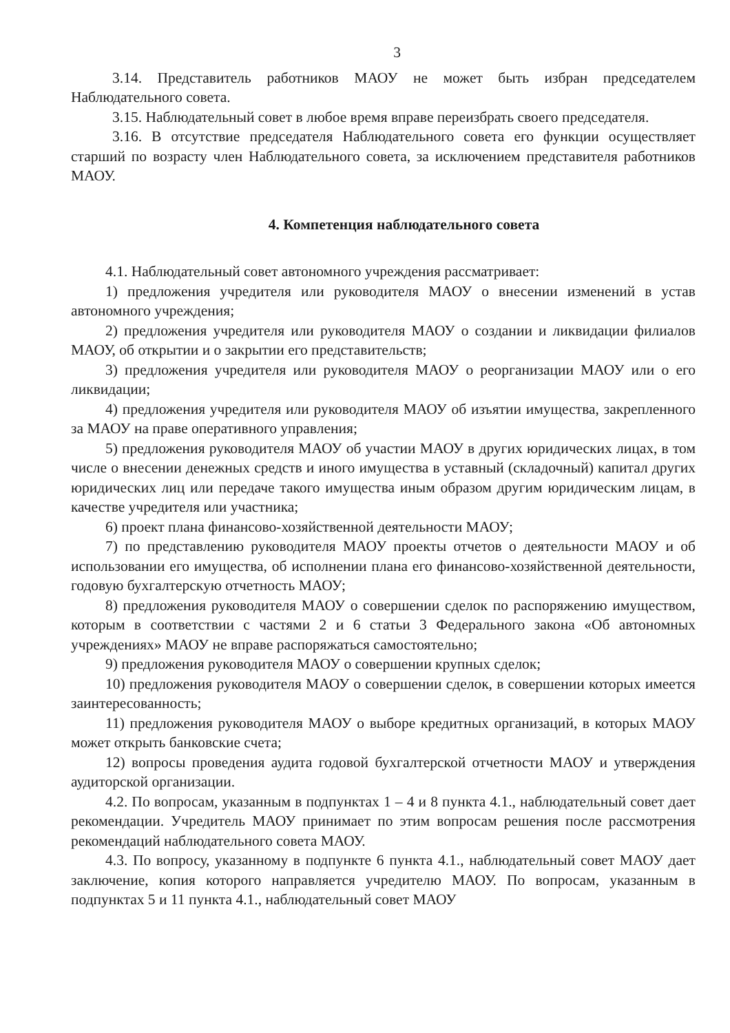3
3.14. Представитель работников МАОУ не может быть избран председателем Наблюдательного совета.
3.15. Наблюдательный совет в любое время вправе переизбрать своего председателя.
3.16. В отсутствие председателя Наблюдательного совета его функции осуществляет старший по возрасту член Наблюдательного совета, за исключением представителя работников МАОУ.
4. Компетенция наблюдательного совета
4.1. Наблюдательный совет автономного учреждения рассматривает:
1) предложения учредителя или руководителя МАОУ о внесении изменений в устав автономного учреждения;
2) предложения учредителя или руководителя МАОУ о создании и ликвидации филиалов МАОУ, об открытии и о закрытии его представительств;
3) предложения учредителя или руководителя МАОУ о реорганизации МАОУ или о его ликвидации;
4) предложения учредителя или руководителя МАОУ об изъятии имущества, закрепленного за МАОУ на праве оперативного управления;
5) предложения руководителя МАОУ об участии МАОУ в других юридических лицах, в том числе о внесении денежных средств и иного имущества в уставный (складочный) капитал других юридических лиц или передаче такого имущества иным образом другим юридическим лицам, в качестве учредителя или участника;
6) проект плана финансово-хозяйственной деятельности МАОУ;
7) по представлению руководителя МАОУ проекты отчетов о деятельности МАОУ и об использовании его имущества, об исполнении плана его финансово-хозяйственной деятельности, годовую бухгалтерскую отчетность МАОУ;
8) предложения руководителя МАОУ о совершении сделок по распоряжению имуществом, которым в соответствии с частями 2 и 6 статьи 3 Федерального закона «Об автономных учреждениях» МАОУ не вправе распоряжаться самостоятельно;
9) предложения руководителя МАОУ о совершении крупных сделок;
10) предложения руководителя МАОУ о совершении сделок, в совершении которых имеется заинтересованность;
11) предложения руководителя МАОУ о выборе кредитных организаций, в которых МАОУ может открыть банковские счета;
12) вопросы проведения аудита годовой бухгалтерской отчетности МАОУ и утверждения аудиторской организации.
4.2. По вопросам, указанным в подпунктах 1 – 4 и 8 пункта 4.1., наблюдательный совет дает рекомендации. Учредитель МАОУ принимает по этим вопросам решения после рассмотрения рекомендаций наблюдательного совета МАОУ.
4.3. По вопросу, указанному в подпункте 6 пункта 4.1., наблюдательный совет МАОУ дает заключение, копия которого направляется учредителю МАОУ. По вопросам, указанным в подпунктах 5 и 11 пункта 4.1., наблюдательный совет МАОУ